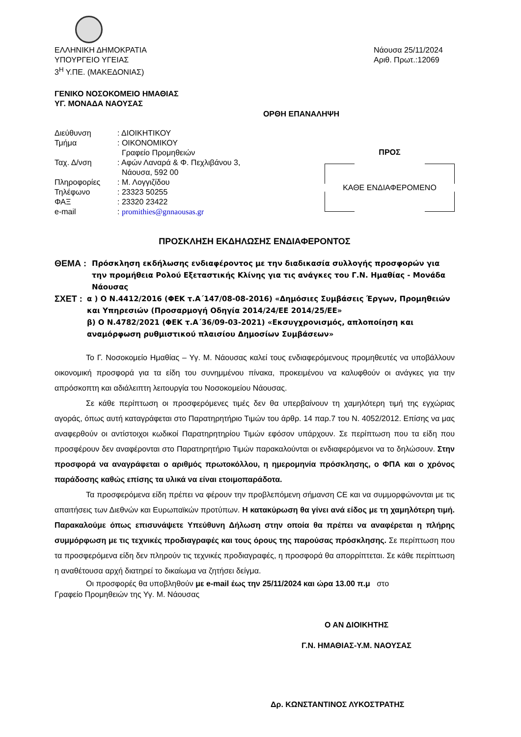ΕΛΛΗΝΙΚΗ ΔΗΜΟΚΡΑΤΙΑ
ΥΠΟΥΡΓΕΙΟ ΥΓΕΙΑΣ
3<sup>Η</sup> Υ.ΠΕ. (ΜΑΚΕΔΟΝΙΑΣ)
Νάουσα 25/11/2024
Αριθ. Πρωτ.:12069
ΓΕΝΙΚΟ ΝΟΣΟΚΟΜΕΙΟ ΗΜΑΘΙΑΣ
ΥΓ. ΜΟΝΑΔΑ ΝΑΟΥΣΑΣ
ΟΡΘΗ ΕΠΑΝΑΛΗΨΗ
| Διεύθυνση | : ΔΙΟΙΚΗΤΙΚΟΥ |
| Τμήμα | : ΟΙΚΟΝΟΜΙΚΟΥ Γραφείο Προμηθειών |
| Ταχ. Δ/νση | : Αφών Λαναρά & Φ. Πεχλιβάνου 3, Νάουσα, 592 00 |
| Πληροφορίες | : Μ. Λογγιζίδου |
| Τηλέφωνο | : 23323 50255 |
| ΦΑΞ | : 23320 23422 |
| e-mail | : promithies@gnnaousas.gr |
ΠΡΟΣ
ΚΑΘΕ ΕΝΔΙΑΦΕΡΟΜΕΝΟ
ΠΡΟΣΚΛΗΣΗ ΕΚΔΗΛΩΣΗΣ ΕΝΔΙΑΦΕΡΟΝΤΟΣ
ΘΕΜΑ : Πρόσκληση εκδήλωσης ενδιαφέροντος με την διαδικασία συλλογής προσφορών για την προμήθεια Ρολού Εξεταστικής Κλίνης για τις ανάγκες του Γ.Ν. Ημαθίας - Μονάδα Νάουσας
ΣΧΕΤ : α ) Ο Ν.4412/2016 (ΦΕΚ τ.Α΄147/08-08-2016) «Δημόσιες Συμβάσεις Έργων, Προμηθειών και Υπηρεσιών (Προσαρμογή Οδηγία 2014/24/ΕΕ 2014/25/ΕΕ»
β) Ο Ν.4782/2021 (ΦΕΚ τ.Α΄36/09-03-2021) «Εκσυγχρονισμός, απλοποίηση και αναμόρφωση ρυθμιστικού πλαισίου Δημοσίων Συμβάσεων»
Το Γ. Νοσοκομείο Ημαθίας – Υγ. Μ. Νάουσας καλεί τους ενδιαφερόμενους προμηθευτές να υποβάλλουν οικονομική προσφορά για τα είδη του συνημμένου πίνακα, προκειμένου να καλυφθούν οι ανάγκες για την απρόσκοπτη και αδιάλειπτη λειτουργία του Νοσοκομείου Νάουσας.
Σε κάθε περίπτωση οι προσφερόμενες τιμές δεν θα υπερβαίνουν τη χαμηλότερη τιμή της εγχώριας αγοράς, όπως αυτή καταγράφεται στο Παρατηρητήριο Τιμών του άρθρ. 14 παρ.7 του Ν. 4052/2012. Επίσης να μας αναφερθούν οι αντίστοιχοι κωδικοί Παρατηρητηρίου Τιμών εφόσον υπάρχουν. Σε περίπτωση που τα είδη που προσφέρουν δεν αναφέρονται στο Παρατηρητήριο Τιμών παρακαλούνται οι ενδιαφερόμενοι να το δηλώσουν. Στην προσφορά να αναγράφεται ο αριθμός πρωτοκόλλου, η ημερομηνία πρόσκλησης, ο ΦΠΑ και ο χρόνος παράδοσης καθώς επίσης τα υλικά να είναι ετοιμοπαράδοτα.
Τα προσφερόμενα είδη πρέπει να φέρουν την προβλεπόμενη σήμανση CE και να συμμορφώνονται με τις απαιτήσεις των Διεθνών και Ευρωπαϊκών προτύπων. Η κατακύρωση θα γίνει ανά είδος με τη χαμηλότερη τιμή. Παρακαλούμε όπως επισυνάψετε Υπεύθυνη Δήλωση στην οποία θα πρέπει να αναφέρεται η πλήρης συμμόρφωση με τις τεχνικές προδιαγραφές και τους όρους της παρούσας πρόσκλησης. Σε περίπτωση που τα προσφερόμενα είδη δεν πληρούν τις τεχνικές προδιαγραφές, η προσφορά θα απορρίπτεται. Σε κάθε περίπτωση η αναθέτουσα αρχή διατηρεί το δικαίωμα να ζητήσει δείγμα.
Οι προσφορές θα υποβληθούν με e-mail έως την 25/11/2024 και ώρα 13.00 π.μ στο
Γραφείο Προμηθειών της Υγ. Μ. Νάουσας
Ο ΑΝ ΔΙΟΙΚΗΤΗΣ
Γ.Ν. ΗΜΑΘΙΑΣ-Υ.Μ. ΝΑΟΥΣΑΣ
Δρ. ΚΩΝΣΤΑΝΤΙΝΟΣ ΛΥΚΟΣΤΡΑΤΗΣ